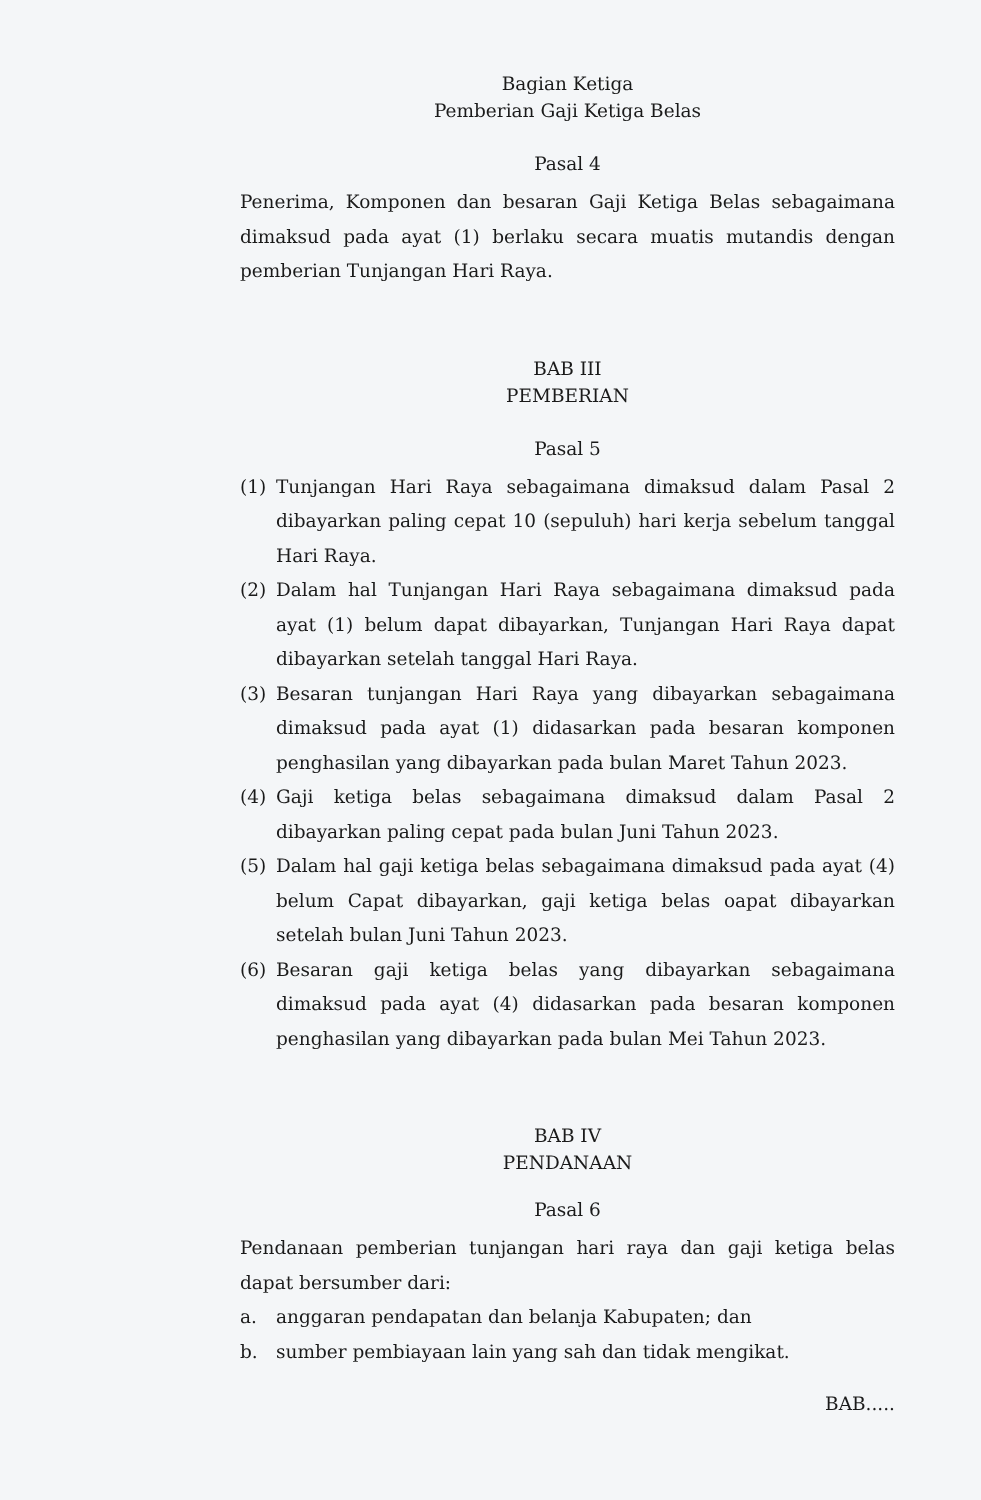Bagian Ketiga
Pemberian Gaji Ketiga Belas
Pasal 4
Penerima, Komponen dan besaran Gaji Ketiga Belas sebagaimana dimaksud pada ayat (1) berlaku secara muatis mutandis dengan pemberian Tunjangan Hari Raya.
BAB III
PEMBERIAN
Pasal 5
(1) Tunjangan Hari Raya sebagaimana dimaksud dalam Pasal 2 dibayarkan paling cepat 10 (sepuluh) hari kerja sebelum tanggal Hari Raya.
(2) Dalam hal Tunjangan Hari Raya sebagaimana dimaksud pada ayat (1) belum dapat dibayarkan, Tunjangan Hari Raya dapat dibayarkan setelah tanggal Hari Raya.
(3) Besaran tunjangan Hari Raya yang dibayarkan sebagaimana dimaksud pada ayat (1) didasarkan pada besaran komponen penghasilan yang dibayarkan pada bulan Maret Tahun 2023.
(4) Gaji ketiga belas sebagaimana dimaksud dalam Pasal 2 dibayarkan paling cepat pada bulan Juni Tahun 2023.
(5) Dalam hal gaji ketiga belas sebagaimana dimaksud pada ayat (4) belum Capat dibayarkan, gaji ketiga belas oapat dibayarkan setelah bulan Juni Tahun 2023.
(6) Besaran gaji ketiga belas yang dibayarkan sebagaimana dimaksud pada ayat (4) didasarkan pada besaran komponen penghasilan yang dibayarkan pada bulan Mei Tahun 2023.
BAB IV
PENDANAAN
Pasal 6
Pendanaan pemberian tunjangan hari raya dan gaji ketiga belas dapat bersumber dari:
a. anggaran pendapatan dan belanja Kabupaten; dan
b. sumber pembiayaan lain yang sah dan tidak mengikat.
BAB.....